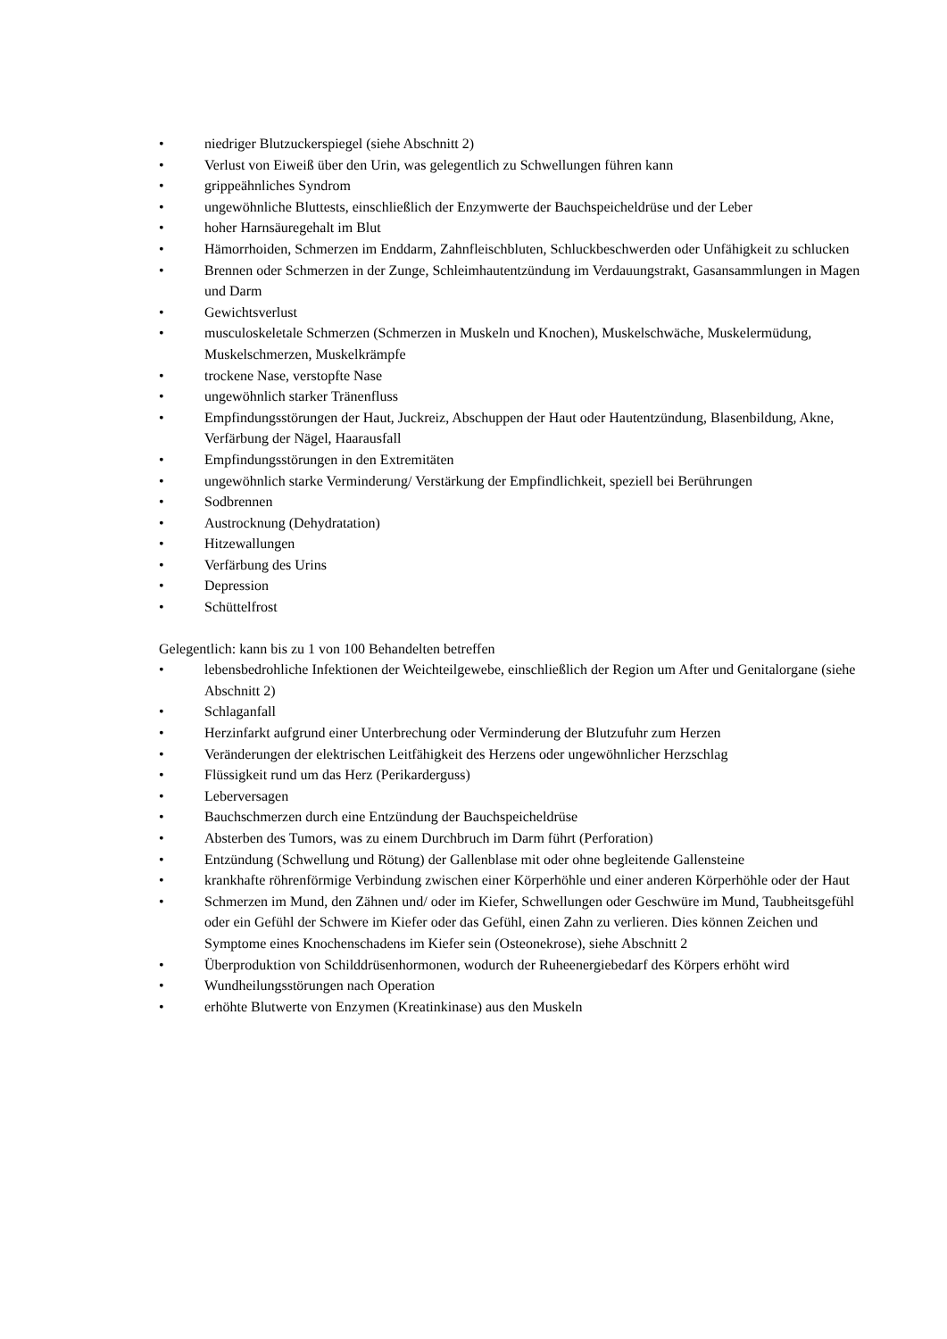• niedriger Blutzuckerspiegel (siehe Abschnitt 2)
• Verlust von Eiweiß über den Urin, was gelegentlich zu Schwellungen führen kann
• grippeähnliches Syndrom
• ungewöhnliche Bluttests, einschließlich der Enzymwerte der Bauchspeicheldrüse und der Leber
• hoher Harnsäuregehalt im Blut
• Hämorrhoiden, Schmerzen im Enddarm, Zahnfleischbluten, Schluckbeschwerden oder Unfähigkeit zu schlucken
• Brennen oder Schmerzen in der Zunge, Schleimhautentzündung im Verdauungstrakt, Gasansammlungen in Magen und Darm
• Gewichtsverlust
• musculoskeletale Schmerzen (Schmerzen in Muskeln und Knochen), Muskelschwäche, Muskelermüdung, Muskelschmerzen, Muskelkrämpfe
• trockene Nase, verstopfte Nase
• ungewöhnlich starker Tränenfluss
• Empfindungsstörungen der Haut, Juckreiz, Abschuppen der Haut oder Hautentzündung, Blasenbildung, Akne, Verfärbung der Nägel, Haarausfall
• Empfindungsstörungen in den Extremitäten
• ungewöhnlich starke Verminderung/ Verstärkung der Empfindlichkeit, speziell bei Berührungen
• Sodbrennen
• Austrocknung (Dehydratation)
• Hitzewallungen
• Verfärbung des Urins
• Depression
• Schüttelfrost
Gelegentlich: kann bis zu 1 von 100 Behandelten betreffen
• lebensbedrohliche Infektionen der Weichteilgewebe, einschließlich der Region um After und Genitalorgane (siehe Abschnitt 2)
• Schlaganfall
• Herzinfarkt aufgrund einer Unterbrechung oder Verminderung der Blutzufuhr zum Herzen
• Veränderungen der elektrischen Leitfähigkeit des Herzens oder ungewöhnlicher Herzschlag
• Flüssigkeit rund um das Herz (Perikarderguss)
• Leberversagen
• Bauchschmerzen durch eine Entzündung der Bauchspeicheldrüse
• Absterben des Tumors, was zu einem Durchbruch im Darm führt (Perforation)
• Entzündung (Schwellung und Rötung) der Gallenblase mit oder ohne begleitende Gallensteine
• krankhafte röhrenförmige Verbindung zwischen einer Körperhöhle und einer anderen Körperhöhle oder der Haut
• Schmerzen im Mund, den Zähnen und/ oder im Kiefer, Schwellungen oder Geschwüre im Mund, Taubheitsgefühl oder ein Gefühl der Schwere im Kiefer oder das Gefühl, einen Zahn zu verlieren. Dies können Zeichen und Symptome eines Knochenschadens im Kiefer sein (Osteonekrose), siehe Abschnitt 2
• Überproduktion von Schilddrüsenhormonen, wodurch der Ruheenergiebedarf des Körpers erhöht wird
• Wundheilungsstörungen nach Operation
• erhöhte Blutwerte von Enzymen (Kreatinkinase) aus den Muskeln